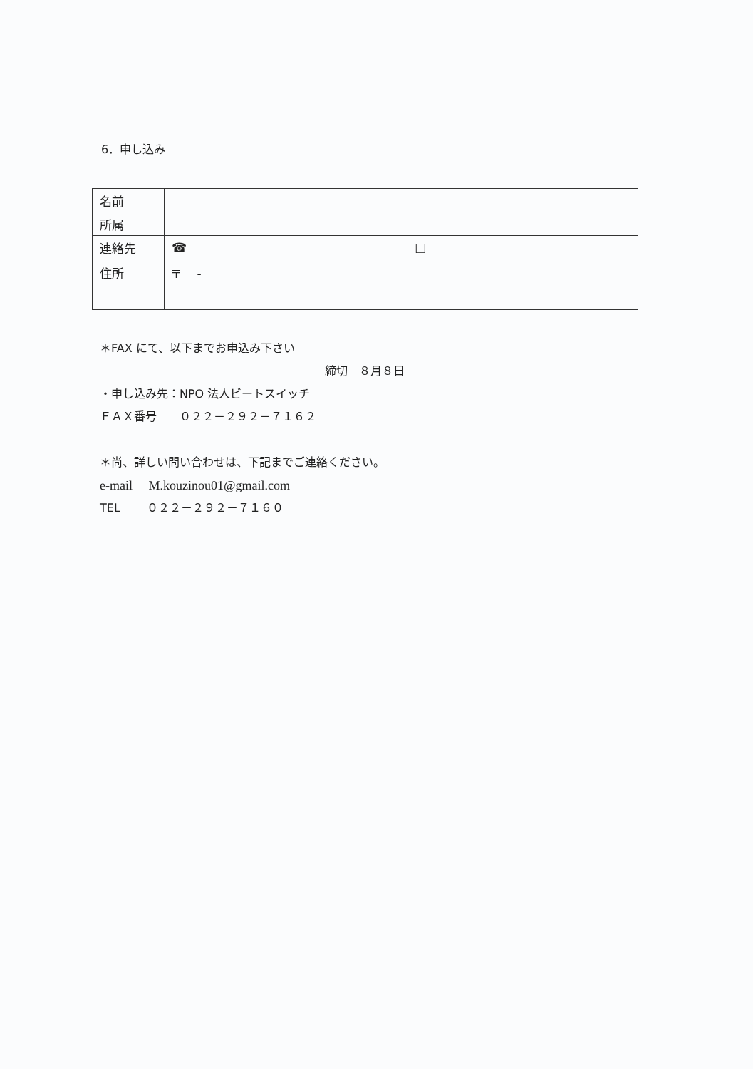6．申し込み
| 名前 | |
| 所属 | |
| 連絡先 | ☎ □ |
| 住所 | 〒 - |
＊FAX にて、以下までお申込み下さい
締切　８月８日
・申し込み先：NPO 法人ビートスイッチ
ＦＡＸ番号　　０２２－２９２－７１６２
＊尚、詳しい問い合わせは、下記までご連絡ください。
e-mail　 M.kouzinou01@gmail.com
TEL　　 ０２２－２９２－７１６０